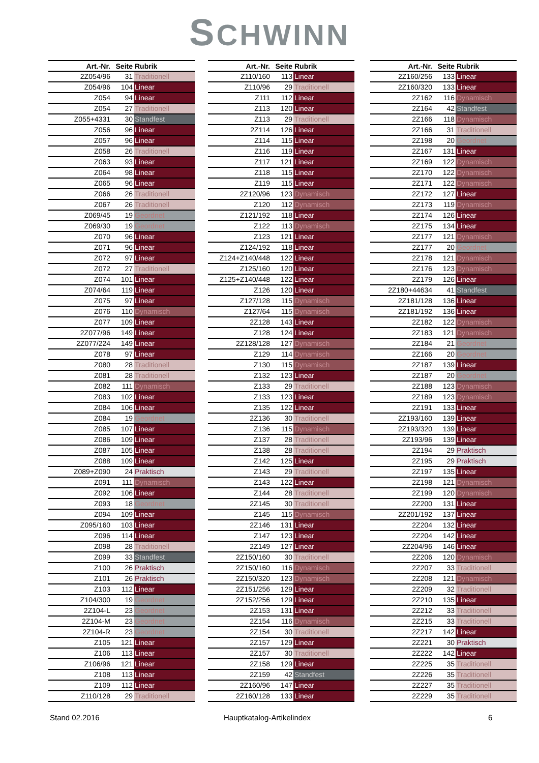SCHWINN
| Art.-Nr. | Seite | Rubrik |
| --- | --- | --- |
| 2Z054/96 | 31 | Traditionell |
| Z054/96 | 104 | Linear |
| Z054 | 94 | Linear |
| Z054 | 27 | Traditionell |
| Z055+4331 | 30 | Standfest |
| Z056 | 96 | Linear |
| Z057 | 96 | Linear |
| Z058 | 26 | Traditionell |
| Z063 | 93 | Linear |
| Z064 | 98 | Linear |
| Z065 | 96 | Linear |
| Z066 | 26 | Traditionell |
| Z067 | 26 | Traditionell |
| Z069/45 | 19 | Geordnet |
| Z069/30 | 19 | Geordnet |
| Z070 | 96 | Linear |
| Z071 | 96 | Linear |
| Z072 | 97 | Linear |
| Z072 | 27 | Traditionell |
| Z074 | 101 | Linear |
| Z074/64 | 119 | Linear |
| Z075 | 97 | Linear |
| Z076 | 110 | Dynamisch |
| Z077 | 109 | Linear |
| 2Z077/96 | 149 | Linear |
| 2Z077/224 | 149 | Linear |
| Z078 | 97 | Linear |
| Z080 | 28 | Traditionell |
| Z081 | 28 | Traditionell |
| Z082 | 111 | Dynamisch |
| Z083 | 102 | Linear |
| Z084 | 106 | Linear |
| Z084 | 19 | Geordnet |
| Z085 | 107 | Linear |
| Z086 | 109 | Linear |
| Z087 | 105 | Linear |
| Z088 | 109 | Linear |
| Z089+Z090 | 24 | Praktisch |
| Z091 | 111 | Dynamisch |
| Z092 | 106 | Linear |
| Z093 | 18 | Geordnet |
| Z094 | 109 | Linear |
| Z095/160 | 103 | Linear |
| Z096 | 114 | Linear |
| Z098 | 28 | Traditionell |
| Z099 | 33 | Standfest |
| Z100 | 26 | Praktisch |
| Z101 | 26 | Praktisch |
| Z103 | 112 | Linear |
| Z104/300 | 19 | Geordnet |
| 2Z104-L | 23 | Geordnet |
| 2Z104-M | 23 | Geordnet |
| 2Z104-R | 23 | Geordnet |
| Z105 | 121 | Linear |
| Z106 | 113 | Linear |
| Z106/96 | 121 | Linear |
| Z108 | 113 | Linear |
| Z109 | 112 | Linear |
| Z110/128 | 29 | Traditionell |
| Art.-Nr. | Seite | Rubrik |
| --- | --- | --- |
| Z110/160 | 113 | Linear |
| Z110/96 | 29 | Traditionell |
| Z111 | 112 | Linear |
| Z113 | 120 | Linear |
| Z113 | 29 | Traditionell |
| 2Z114 | 126 | Linear |
| Z114 | 115 | Linear |
| Z116 | 119 | Linear |
| Z117 | 121 | Linear |
| Z118 | 115 | Linear |
| Z119 | 115 | Linear |
| 2Z120/96 | 123 | Dynamisch |
| Z120 | 112 | Dynamisch |
| Z121/192 | 118 | Linear |
| Z122 | 113 | Dynamisch |
| Z123 | 121 | Linear |
| Z124/192 | 118 | Linear |
| Z124+Z140/448 | 122 | Linear |
| Z125/160 | 120 | Linear |
| Z125+Z140/448 | 122 | Linear |
| Z126 | 120 | Linear |
| Z127/128 | 115 | Dynamisch |
| Z127/64 | 115 | Dynamisch |
| 2Z128 | 143 | Linear |
| Z128 | 124 | Linear |
| 2Z128/128 | 127 | Dynamisch |
| Z129 | 114 | Dynamisch |
| Z130 | 115 | Dynamisch |
| Z132 | 123 | Linear |
| Z133 | 29 | Traditionell |
| Z133 | 123 | Linear |
| Z135 | 122 | Linear |
| 2Z136 | 30 | Traditionell |
| Z136 | 115 | Dynamisch |
| Z137 | 28 | Traditionell |
| Z138 | 28 | Traditionell |
| Z142 | 125 | Linear |
| Z143 | 29 | Traditionell |
| Z143 | 122 | Linear |
| Z144 | 28 | Traditionell |
| 2Z145 | 30 | Traditionell |
| Z145 | 115 | Dynamisch |
| 2Z146 | 131 | Linear |
| Z147 | 123 | Linear |
| 2Z149 | 127 | Linear |
| 2Z150/160 | 30 | Traditionell |
| 2Z150/160 | 116 | Dynamisch |
| 2Z150/320 | 123 | Dynamisch |
| 2Z151/256 | 129 | Linear |
| 2Z152/256 | 129 | Linear |
| 2Z153 | 131 | Linear |
| 2Z154 | 116 | Dynamisch |
| 2Z154 | 30 | Traditionell |
| 2Z157 | 129 | Linear |
| 2Z157 | 30 | Traditionell |
| 2Z158 | 129 | Linear |
| 2Z159 | 42 | Standfest |
| 2Z160/96 | 147 | Linear |
| 2Z160/128 | 133 | Linear |
| Art.-Nr. | Seite | Rubrik |
| --- | --- | --- |
| 2Z160/256 | 133 | Linear |
| 2Z160/320 | 133 | Linear |
| 2Z162 | 116 | Dynamisch |
| 2Z164 | 42 | Standfest |
| 2Z166 | 118 | Dynamisch |
| 2Z166 | 31 | Traditionell |
| 2Z198 | 20 | Geordnet |
| 2Z167 | 131 | Linear |
| 2Z169 | 122 | Dynamisch |
| 2Z170 | 122 | Dynamisch |
| 2Z171 | 122 | Dynamisch |
| 2Z172 | 127 | Linear |
| 2Z173 | 119 | Dynamisch |
| 2Z174 | 126 | Linear |
| 2Z175 | 134 | Linear |
| 2Z177 | 121 | Dynamisch |
| 2Z177 | 20 | Geordnet |
| 2Z178 | 121 | Dynamisch |
| 2Z176 | 123 | Dynamisch |
| 2Z179 | 126 | Linear |
| 2Z180+44634 | 41 | Standfest |
| 2Z181/128 | 136 | Linear |
| 2Z181/192 | 136 | Linear |
| 2Z182 | 122 | Dynamisch |
| 2Z183 | 121 | Dynamisch |
| 2Z184 | 21 | Geordnet |
| 2Z166 | 20 | Geordnet |
| 2Z187 | 139 | Linear |
| 2Z187 | 20 | Geordnet |
| 2Z188 | 123 | Dynamisch |
| 2Z189 | 123 | Dynamisch |
| 2Z191 | 133 | Linear |
| 2Z193/160 | 139 | Linear |
| 2Z193/320 | 139 | Linear |
| 2Z193/96 | 139 | Linear |
| 2Z194 | 29 | Praktisch |
| 2Z195 | 29 | Praktisch |
| 2Z197 | 135 | Linear |
| 2Z198 | 121 | Dynamisch |
| 2Z199 | 120 | Dynamisch |
| 2Z200 | 131 | Linear |
| 2Z201/192 | 137 | Linear |
| 2Z204 | 132 | Linear |
| 2Z204 | 142 | Linear |
| 2Z204/96 | 146 | Linear |
| 2Z206 | 120 | Dynamisch |
| 2Z207 | 33 | Traditionell |
| 2Z208 | 121 | Dynamisch |
| 2Z209 | 32 | Traditionell |
| 2Z210 | 135 | Linear |
| 2Z212 | 33 | Traditionell |
| 2Z215 | 33 | Traditionell |
| 2Z217 | 142 | Linear |
| 2Z221 | 30 | Praktisch |
| 2Z222 | 142 | Linear |
| 2Z225 | 35 | Traditionell |
| 2Z226 | 35 | Traditionell |
| 2Z227 | 35 | Traditionell |
| 2Z229 | 35 | Traditionell |
Stand 02.2016 Hauptkatalog-Artikelindex 6